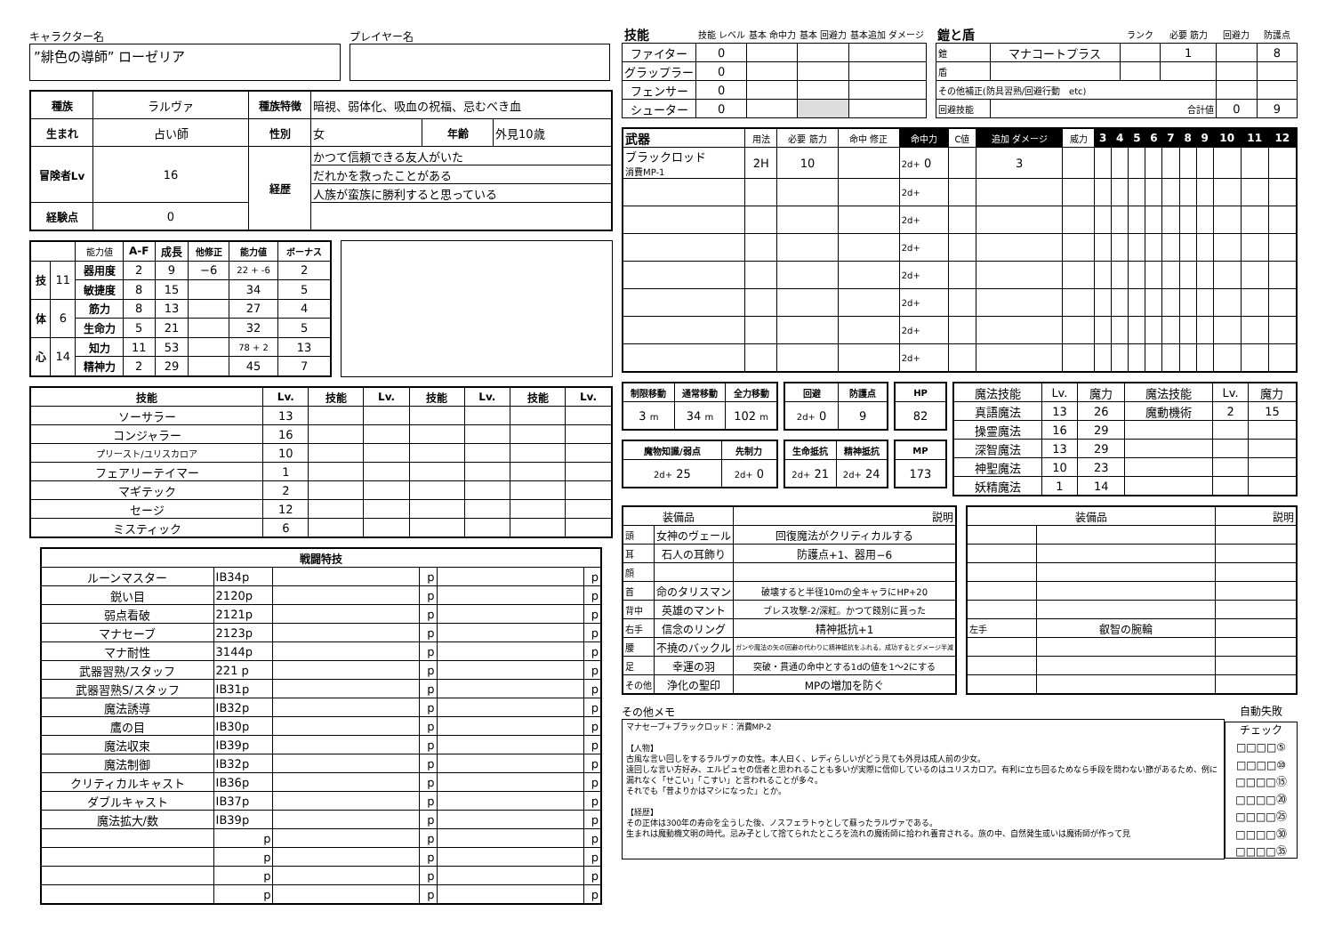キャラクター名
”緋色の導師” ローゼリア
プレイヤー名
| 種族 | ラルヴァ | 種族特徴 | 暗視、弱体化、吸血の祝福、忌むべき血 | | |
| 生まれ | 占い師 | 性別 | 女 | 年齢 | 外見10歳 |
| 冒険者Lv | 16 | 経歴 | かつて信頼できる友人がいた | | |
| | | | だれかを救ったことがある | | |
| | | | 人族が蛮族に勝利すると思っている | | |
| 経験点 | 0 | | | | |
| | | 能力値 | A-F | 成長 | 他修正 | 能力値 | ボーナス |
| 技 | 11 | 器用度 | 2 | 9 | −6 | 22 + -6 | 2 |
| | | 敏捷度 | 8 | 15 | | 34 | 5 |
| 体 | 6 | 筋力 | 8 | 13 | | 27 | 4 |
| | | 生命力 | 5 | 21 | | 32 | 5 |
| 心 | 14 | 知力 | 11 | 53 | | 78 + 2 | 13 |
| | | 精神力 | 2 | 29 | | 45 | 7 |
| 技能 | Lv. | 技能 | Lv. | 技能 | Lv. | 技能 | Lv. |
| --- | --- | --- | --- | --- | --- | --- | --- |
| ソーサラー | 13 | | | | | | |
| コンジャラー | 16 | | | | | | |
| プリースト/ユリスカロア | 10 | | | | | | |
| フェアリーテイマー | 1 | | | | | | |
| マギテック | 2 | | | | | | |
| セージ | 12 | | | | | | |
| ミスティック | 6 | | | | | | |
| 戦闘特技 | | | | | |
| --- | --- | --- | --- | --- | --- |
| ルーンマスター | IB34p | | p | | p |
| 鋭い目 | 2120p | | p | | p |
| 弱点看破 | 2121p | | p | | p |
| マナセーブ | 2123p | | p | | p |
| マナ耐性 | 3144p | | p | | p |
| 武器習熟/スタッフ | 221 p | | p | | p |
| 武器習熟S/スタッフ | IB31p | | p | | p |
| 魔法誘導 | IB32p | | p | | p |
| 鷹の目 | IB30p | | p | | p |
| 魔法収束 | IB39p | | p | | p |
| 魔法制御 | IB32p | | p | | p |
| クリティカルキャスト | IB36p | | p | | p |
| ダブルキャスト | IB37p | | p | | p |
| 魔法拡大/数 | IB39p | | p | | p |
| | p | | p | | p |
| | p | | p | | p |
| | p | | p | | p |
| | p | | p | | p |
| 技能 | 技能 レベル | 基本 命中力 | 基本 回避力 | 基本追加 ダメージ |
| ファイター | 0 | | | |
| グラップラー | 0 | | | |
| フェンサー | 0 | | | |
| シューター | 0 | | | |
| 鎧と盾 | | ランク | 必要 筋力 | 回避力 | 防護点 |
| 鎧 | マナコートプラス | | 1 | | 8 |
| 盾 | | | | | |
| その他補正(防具習熟/回避行動 etc) | | | | | |
| 回避技能 | 合計値 | | | 0 | 9 |
| 武器 | 用法 | 必要 筋力 | 命中 修正 | 命中力 | C値 | 追加 ダメージ | 威力 | 3 | 4 | 5 | 6 | 7 | 8 | 9 | 10 | 11 | 12 |
| ブラックロッド 消費MP-1 | 2H | 10 | | 2d+ 0 | | 3 | | | | | | | | | | | |
| | | | | 2d+ | | | | | | | | | | | | | |
| | | | | 2d+ | | | | | | | | | | | | | |
| | | | | 2d+ | | | | | | | | | | | | | |
| | | | | 2d+ | | | | | | | | | | | | | |
| | | | | 2d+ | | | | | | | | | | | | | |
| | | | | 2d+ | | | | | | | | | | | | | |
| | | | | 2d+ | | | | | | | | | | | | | |
| 制限移動 | 通常移動 | 全力移動 |
| --- | --- | --- |
| 3 m | 34 m | 102 m |
| 魔物知識/弱点 | 先制力 |
| --- | --- |
| 2d+ 25 | 2d+ 0 |
| 回避 | 防護点 |
| --- | --- |
| 2d+ 0 | 9 |
| 生命抵抗 | 精神抵抗 |
| --- | --- |
| 2d+ 21 | 2d+ 24 |
| HP |
| --- |
| 82 |
| MP |
| --- |
| 173 |
| 魔法技能 | Lv. | 魔力 | 魔法技能 | Lv. | 魔力 |
| 真語魔法 | 13 | 26 | 魔動機術 | 2 | 15 |
| 操霊魔法 | 16 | 29 | | | |
| 深智魔法 | 13 | 29 | | | |
| 神聖魔法 | 10 | 23 | | | |
| 妖精魔法 | 1 | 14 | | | |
| 装備品 | | 説明 |
| 頭 | 女神のヴェール | 回復魔法がクリティカルする |
| 耳 | 石人の耳飾り | 防護点+1、器用−6 |
| 顔 | | |
| 首 | 命のタリスマン | 破壊すると半径10mの全キャラにHP+20 |
| 背中 | 英雄のマント | ブレス攻撃-2/深紅。かつて餞別に貰った |
| 右手 | 信念のリング | 精神抵抗+1 |
| 腰 | 不撓のバックル | ガンや魔法の矢の回避の代わりに精神抵抗をふれる。成功するとダメージ半減 |
| 足 | 幸運の羽 | 突破・貫通の命中とする1dの値を1〜2にする |
| その他 | 浄化の聖印 | MPの増加を防ぐ |
| 装備品 | | 説明 |
| 左手 | 叡智の腕輪 | |
その他メモ
マナセーブ+ブラックロッド：消費MP-2
【人物】
古風な言い回しをするラルヴァの女性。本人曰く、レディらしいがどう見ても外見は成人前の少女。
遠回しな言い方好み、エルピュセの信者と思われることも多いが実際に信仰しているのはユリスカロア。有利に立ち回るためなら手段を問わない節があるため、例に漏れなく「せこい」「こすい」と言われることが多々。
それでも「昔よりかはマシになった」とか。
【経歴】
その正体は300年の寿命を全うした後、ノスフェラトゥとして蘇ったラルヴァである。
生まれは魔動機文明の時代。忌み子として捨てられたところを流れの魔術師に拾われ養育される。旅の中、自然発生或いは魔術師が作って見
自動失敗
チェック
□□□□⑤
□□□□⑩
□□□□⑮
□□□□⑳
□□□□㉕
□□□□㉚
□□□□㉟